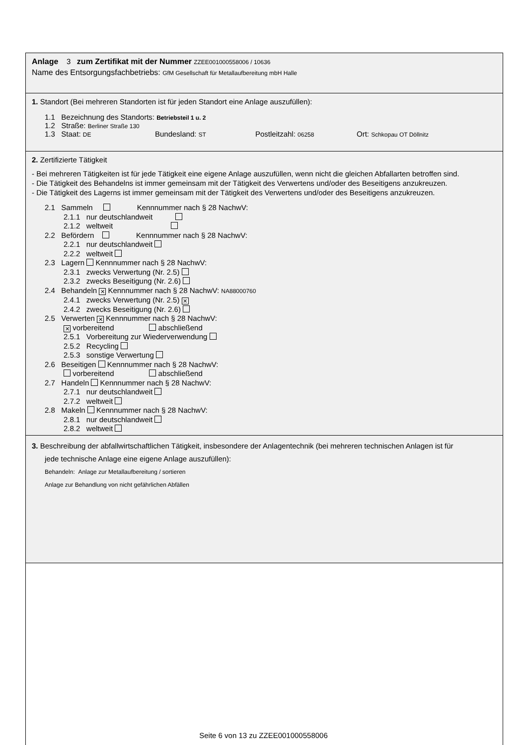Anlage 3 zum Zertifikat mit der Nummer ZZEE001000558006 / 10636
Name des Entsorgungsfachbetriebs: GfM Gesellschaft für Metallaufbereitung mbH Halle
1. Standort (Bei mehreren Standorten ist für jeden Standort eine Anlage auszufüllen):
1.1 Bezeichnung des Standorts: Betriebsteil 1 u. 2
1.2 Straße: Berliner Straße 130
1.3 Staat: DE Bundesland: ST Postleitzahl: 06258 Ort: Schkopau OT Döllnitz
2. Zertifizierte Tätigkeit
- Bei mehreren Tätigkeiten ist für jede Tätigkeit eine eigene Anlage auszufüllen, wenn nicht die gleichen Abfallarten betroffen sind.
- Die Tätigkeit des Behandelns ist immer gemeinsam mit der Tätigkeit des Verwertens und/oder des Beseitigens anzukreuzen.
- Die Tätigkeit des Lagerns ist immer gemeinsam mit der Tätigkeit des Verwertens und/oder des Beseitigens anzukreuzen.
2.1 Sammeln Kennnummer nach § 28 NachwV:
2.1.1 nur deutschlandweit
2.1.2 weltweit
2.2 Befördern Kennnummer nach § 28 NachwV:
2.2.1 nur deutschlandweit
2.2.2 weltweit
2.3 Lagern Kennnummer nach § 28 NachwV:
2.3.1 zwecks Verwertung (Nr. 2.5)
2.3.2 zwecks Beseitigung (Nr. 2.6)
2.4 Behandeln ✕ Kennnummer nach § 28 NachwV: NA88000760
2.4.1 zwecks Verwertung (Nr. 2.5) ✕
2.4.2 zwecks Beseitigung (Nr. 2.6)
2.5 Verwerten ✕ Kennnummer nach § 28 NachwV:
✕ vorbereitend abschließend
2.5.1 Vorbereitung zur Wiederverwendung
2.5.2 Recycling
2.5.3 sonstige Verwertung
2.6 Beseitigen Kennnummer nach § 28 NachwV:
vorbereitend abschließend
2.7 Handeln Kennnummer nach § 28 NachwV:
2.7.1 nur deutschlandweit
2.7.2 weltweit
2.8 Makeln Kennnummer nach § 28 NachwV:
2.8.1 nur deutschlandweit
2.8.2 weltweit
3. Beschreibung der abfallwirtschaftlichen Tätigkeit, insbesondere der Anlagentechnik (bei mehreren technischen Anlagen ist für
jede technische Anlage eine eigene Anlage auszufüllen):
Behandeln: Anlage zur Metallaufbereitung / sortieren
Anlage zur Behandlung von nicht gefährlichen Abfällen
Seite 6 von 13 zu ZZEE001000558006